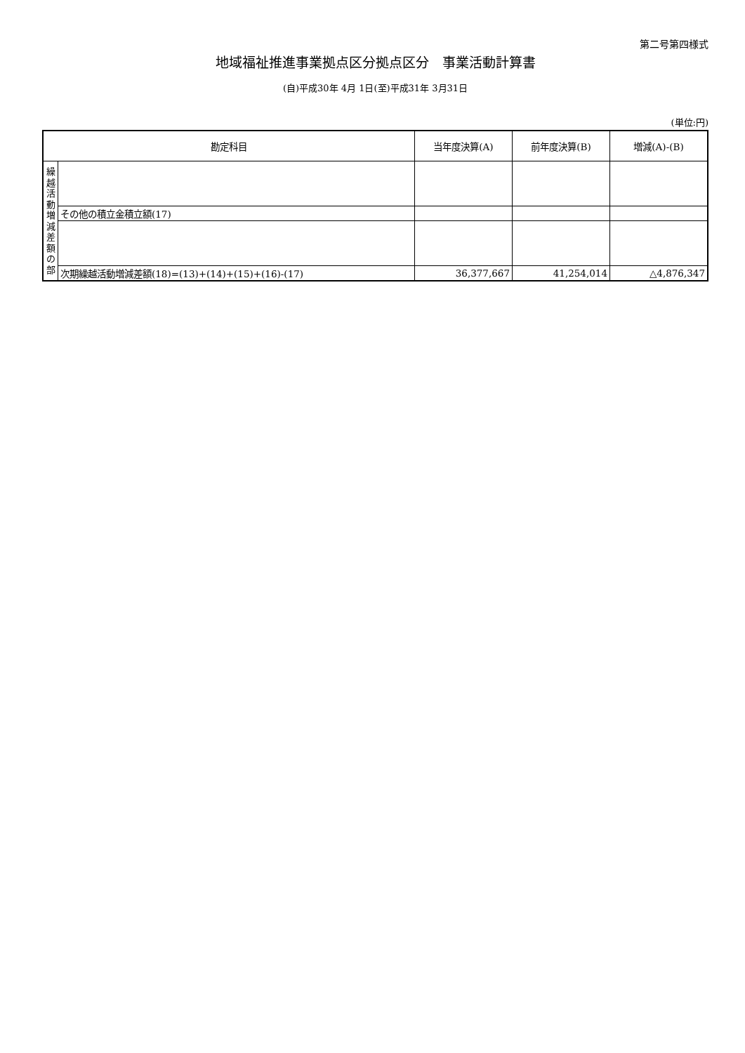第二号第四様式
地域福祉推進事業拠点区分拠点区分　事業活動計算書
(自)平成30年 4月 1日(至)平成31年 3月31日
(単位:円)
| 勘定科目 | | 当年度決算(A) | 前年度決算(B) | 増減(A)-(B) |
| --- | --- | --- | --- | --- |
| 繰 越 活 動 増 減 差 額 の 部 | | | | |
| | その他の積立金積立額(17) | | | |
| | 次期繰越活動増減差額(18)=(13)+(14)+(15)+(16)-(17) | 36,377,667 | 41,254,014 | △4,876,347 |